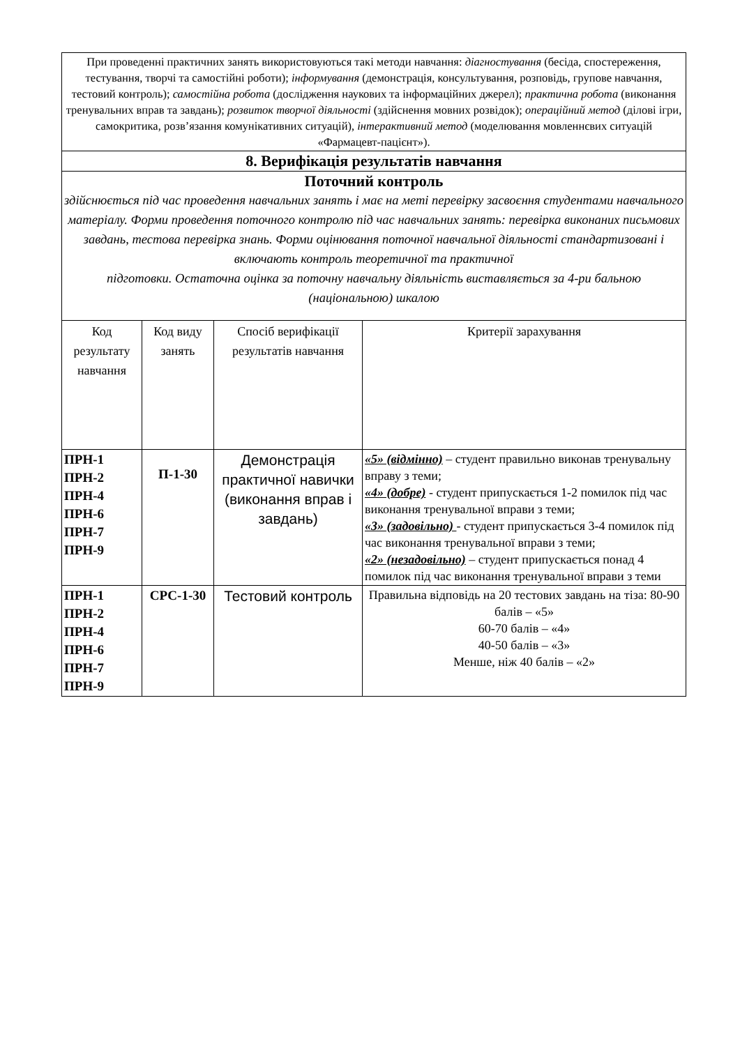| При проведенні практичних занять використовуються такі методи навчання: діагностування (бесіда, спостереження, тестування, творчі та самостійні роботи); інформування (демонстрація, консультування, розповідь, групове навчання, тестовий контроль); самостійна робота (дослідження наукових та інформаційних джерел); практична робота (виконання тренувальних вправ та завдань); розвиток творчої діяльності (здійснення мовних розвідок); операційний метод (ділові ігри, самокритика, розв’язання комунікативних ситуацій), інтерактивний метод (моделювання мовленнєвих ситуацій «Фармацевт-пацієнт»). | | | |
| 8. Верифікація результатів навчання | | | |
| Поточний контроль здійснюється під час проведення навчальних занять і має на меті перевірку засвоєння студентами навчального матеріалу. Форми проведення поточного контролю під час навчальних занять: перевірка виконаних письмових завдань, тестова перевірка знань. Форми оцінювання поточної навчальної діяльності стандартизовані і включають контроль теоретичної та практичної підготовки. Остаточна оцінка за поточну навчальну діяльність виставляється за 4-ри бальною (національною) шкалою | | | |
| Код результату навчання | Код виду занять | Спосіб верифікації результатів навчання | Критерії зарахування |
| ПРН-1 ПРН-2 ПРН-4 ПРН-6 ПРН-7 ПРН-9 | П-1-30 | Демонстрація практичної навички (виконання вправ і завдань) | «5» (відмінно) – студент правильно виконав тренувальну вправу з теми; «4» (добре) - студент припускається 1-2 помилок під час виконання тренувальної вправи з теми; «3» (задовільно) - студент припускається 3-4 помилок під час виконання тренувальної вправи з теми; «2» (незадовільно) – студент припускається понад 4 помилок під час виконання тренувальної вправи з теми |
| ПРН-1 ПРН-2 ПРН-4 ПРН-6 ПРН-7 ПРН-9 | СРС-1-30 | Тестовий контроль | Правильна відповідь на 20 тестових завдань на тіза: 80-90 балів – «5» 60-70 балів – «4» 40-50 балів – «3» Менше, ніж 40 балів – «2» |